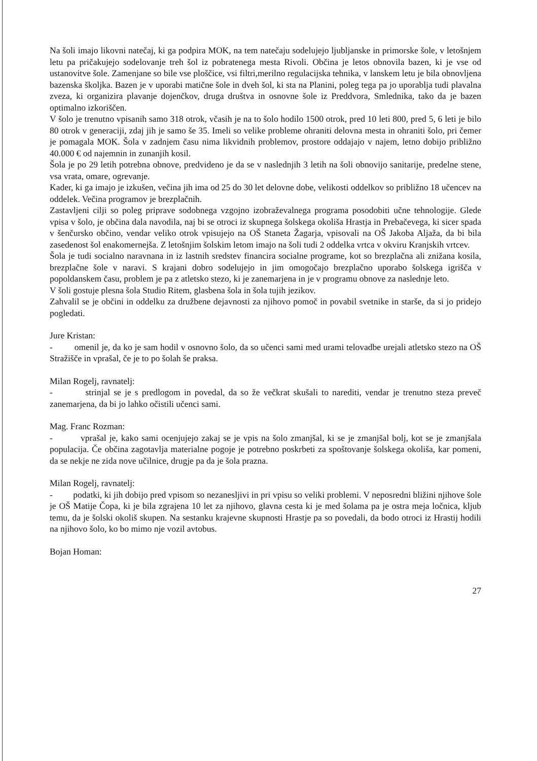Na šoli imajo likovni natečaj, ki ga podpira MOK, na tem natečaju sodelujejo ljubljanske in primorske šole, v letošnjem letu pa pričakujejo sodelovanje treh šol iz pobratenega mesta Rivoli. Občina je letos obnovila bazen, ki je vse od ustanovitve šole. Zamenjane so bile vse ploščice, vsi filtri,merilno regulacijska tehnika, v lanskem letu je bila obnovljena bazenska školjka. Bazen je v uporabi matične šole in dveh šol, ki sta na Planini, poleg tega pa jo uporablja tudi plavalna zveza, ki organizira plavanje dojenčkov, druga društva in osnovne šole iz Preddvora, Smlednika, tako da je bazen optimalno izkoriščen.
V šolo je trenutno vpisanih samo 318 otrok, včasih je na to šolo hodilo 1500 otrok, pred 10 leti 800, pred 5, 6 leti je bilo 80 otrok v generaciji, zdaj jih je samo še 35. Imeli so velike probleme ohraniti delovna mesta in ohraniti šolo, pri čemer je pomagala MOK. Šola v zadnjem času nima likvidnih problemov, prostore oddajajo v najem, letno dobijo približno 40.000 € od najemnin in zunanjih kosil.
Šola je po 29 letih potrebna obnove, predvideno je da se v naslednjih 3 letih na šoli obnovijo sanitarije, predelne stene, vsa vrata, omare, ogrevanje.
Kader, ki ga imajo je izkušen, večina jih ima od 25 do 30 let delovne dobe, velikosti oddelkov so približno 18 učencev na oddelek. Večina programov je brezplačnih.
Zastavljeni cilji so poleg priprave sodobnega vzgojno izobraževalnega programa posodobiti učne tehnologije. Glede vpisa v šolo, je občina dala navodila, naj bi se otroci iz skupnega šolskega okoliša Hrastja in Prebačevega, ki sicer spada v šenčursko občino, vendar veliko otrok vpisujejo na OŠ Staneta Žagarja, vpisovali na OŠ Jakoba Aljaža, da bi bila zasedenost šol enakomernejša. Z letošnjim šolskim letom imajo na šoli tudi 2 oddelka vrtca v okviru Kranjskih vrtcev.
Šola je tudi socialno naravnana in iz lastnih sredstev financira socialne programe, kot so brezplačna ali znižana kosila, brezplačne šole v naravi. S krajani dobro sodelujejo in jim omogočajo brezplačno uporabo šolskega igrišča v popoldanskem času, problem je pa z atletsko stezo, ki je zanemarjena in je v programu obnove za naslednje leto.
V šoli gostuje plesna šola Studio Ritem, glasbena šola in šola tujih jezikov.
Zahvalil se je občini in oddelku za družbene dejavnosti za njihovo pomoč in povabil svetnike in starše, da si jo pridejo pogledati.
Jure Kristan:
- omenil je, da ko je sam hodil v osnovno šolo, da so učenci sami med urami telovadbe urejali atletsko stezo na OŠ Stražišče in vprašal, če je to po šolah še praksa.
Milan Rogelj, ravnatelj:
- strinjal se je s predlogom in povedal, da so že večkrat skušali to narediti, vendar je trenutno steza preveč zanemarjena, da bi jo lahko očistili učenci sami.
Mag. Franc Rozman:
- vprašal je, kako sami ocenjujejo zakaj se je vpis na šolo zmanjšal, ki se je zmanjšal bolj, kot se je zmanjšala populacija. Če občina zagotavlja materialne pogoje je potrebno poskrbeti za spoštovanje šolskega okoliša, kar pomeni, da se nekje ne zida nove učilnice, drugje pa da je šola prazna.
Milan Rogelj, ravnatelj:
- podatki, ki jih dobijo pred vpisom so nezanesljivi in pri vpisu so veliki problemi. V neposredni bližini njihove šole je OŠ Matije Čopa, ki je bila zgrajena 10 let za njihovo, glavna cesta ki je med šolama pa je ostra meja ločnica, kljub temu, da je šolski okoliš skupen. Na sestanku krajevne skupnosti Hrastje pa so povedali, da bodo otroci iz Hrastij hodili na njihovo šolo, ko bo mimo nje vozil avtobus.
Bojan Homan:
27